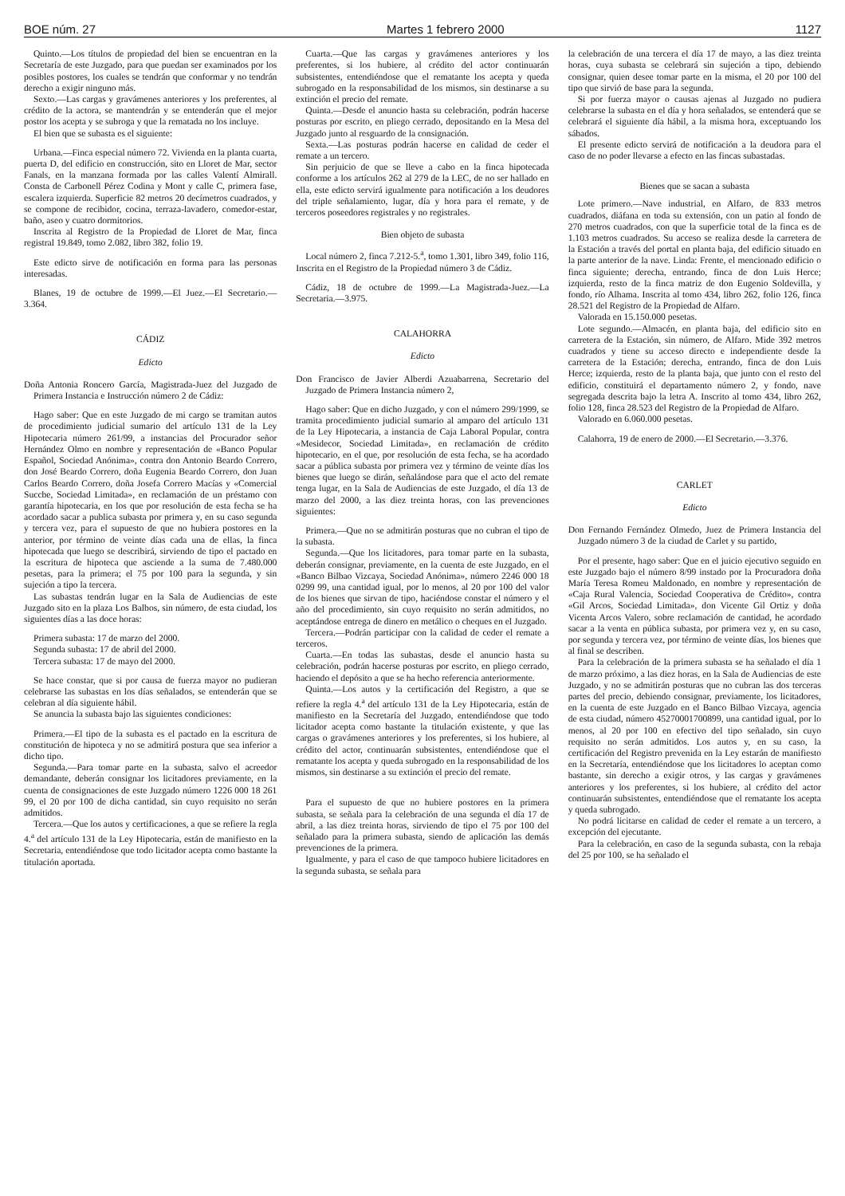BOE núm. 27 Martes 1 febrero 2000 1127
Quinto.—Los títulos de propiedad del bien se encuentran en la Secretaría de este Juzgado, para que puedan ser examinados por los posibles postores, los cuales se tendrán que conformar y no tendrán derecho a exigir ninguno más.
Sexto.—Las cargas y gravámenes anteriores y los preferentes, al crédito de la actora, se mantendrán y se entenderán que el mejor postor los acepta y se subroga y que la rematada no los incluye.
El bien que se subasta es el siguiente:
Urbana.—Finca especial número 72. Vivienda en la planta cuarta, puerta D, del edificio en construcción, sito en Lloret de Mar, sector Fanals, en la manzana formada por las calles Valentí Almirall. Consta de Carbonell Pérez Codina y Mont y calle C, primera fase, escalera izquierda. Superficie 82 metros 20 decímetros cuadrados, y se compone de recibidor, cocina, terraza-lavadero, comedor-estar, baño, aseo y cuatro dormitorios.
Inscrita al Registro de la Propiedad de Lloret de Mar, finca registral 19.849, tomo 2.082, libro 382, folio 19.
Este edicto sirve de notificación en forma para las personas interesadas.
Blanes, 19 de octubre de 1999.—El Juez.—El Secretario.—3.364.
CÁDIZ
Edicto
Doña Antonia Roncero García, Magistrada-Juez del Juzgado de Primera Instancia e Instrucción número 2 de Cádiz:
Hago saber: Que en este Juzgado de mi cargo se tramitan autos de procedimiento judicial sumario del artículo 131 de la Ley Hipotecaria número 261/99, a instancias del Procurador señor Hernández Olmo en nombre y representación de «Banco Popular Español, Sociedad Anónima», contra don Antonio Beardo Correro, don José Beardo Correro, doña Eugenia Beardo Correro, don Juan Carlos Beardo Correro, doña Josefa Correro Macías y «Comercial Succbe, Sociedad Limitada», en reclamación de un préstamo con garantía hipotecaria, en los que por resolución de esta fecha se ha acordado sacar a publica subasta por primera y, en su caso segunda y tercera vez, para el supuesto de que no hubiera postores en la anterior, por término de veinte días cada una de ellas, la finca hipotecada que luego se describirá, sirviendo de tipo el pactado en la escritura de hipoteca que asciende a la suma de 7.480.000 pesetas, para la primera; el 75 por 100 para la segunda, y sin sujeción a tipo la tercera.
Las subastas tendrán lugar en la Sala de Audiencias de este Juzgado sito en la plaza Los Balbos, sin número, de esta ciudad, los siguientes días a las doce horas:
Primera subasta: 17 de marzo del 2000.
Segunda subasta: 17 de abril del 2000.
Tercera subasta: 17 de mayo del 2000.
Se hace constar, que si por causa de fuerza mayor no pudieran celebrarse las subastas en los días señalados, se entenderán que se celebran al día siguiente hábil.
Se anuncia la subasta bajo las siguientes condiciones:
Primera.—El tipo de la subasta es el pactado en la escritura de constitución de hipoteca y no se admitirá postura que sea inferior a dicho tipo.
Segunda.—Para tomar parte en la subasta, salvo el acreedor demandante, deberán consignar los licitadores previamente, en la cuenta de consignaciones de este Juzgado número 1226 000 18 261 99, el 20 por 100 de dicha cantidad, sin cuyo requisito no serán admitidos.
Tercera.—Que los autos y certificaciones, a que se refiere la regla 4.<sup>a</sup> del artículo 131 de la Ley Hipotecaria, están de manifiesto en la Secretaria, entendiéndose que todo licitador acepta como bastante la titulación aportada.
Cuarta.—Que las cargas y gravámenes anteriores y los preferentes, si los hubiere, al crédito del actor continuarán subsistentes, entendiéndose que el rematante los acepta y queda subrogado en la responsabilidad de los mismos, sin destinarse a su extinción el precio del remate.
Quinta.—Desde el anuncio hasta su celebración, podrán hacerse posturas por escrito, en pliego cerrado, depositando en la Mesa del Juzgado junto al resguardo de la consignación.
Sexta.—Las posturas podrán hacerse en calidad de ceder el remate a un tercero.
Sin perjuicio de que se lleve a cabo en la finca hipotecada conforme a los artículos 262 al 279 de la LEC, de no ser hallado en ella, este edicto servirá igualmente para notificación a los deudores del triple señalamiento, lugar, día y hora para el remate, y de terceros poseedores registrales y no registrales.
Bien objeto de subasta
Local número 2, finca 7.212-5.<sup>a</sup>, tomo 1.301, libro 349, folio 116, Inscrita en el Registro de la Propiedad número 3 de Cádiz.
Cádiz, 18 de octubre de 1999.—La Magistrada-Juez.—La Secretaria.—3.975.
CALAHORRA
Edicto
Don Francisco de Javier Alberdi Azuabarrena, Secretario del Juzgado de Primera Instancia número 2,
Hago saber: Que en dicho Juzgado, y con el número 299/1999, se tramita procedimiento judicial sumario al amparo del artículo 131 de la Ley Hipotecaria, a instancia de Caja Laboral Popular, contra «Mesidecor, Sociedad Limitada», en reclamación de crédito hipotecario, en el que, por resolución de esta fecha, se ha acordado sacar a pública subasta por primera vez y término de veinte días los bienes que luego se dirán, señalándose para que el acto del remate tenga lugar, en la Sala de Audiencias de este Juzgado, el día 13 de marzo del 2000, a las diez treinta horas, con las prevenciones siguientes:
Primera.—Que no se admitirán posturas que no cubran el tipo de la subasta.
Segunda.—Que los licitadores, para tomar parte en la subasta, deberán consignar, previamente, en la cuenta de este Juzgado, en el «Banco Bilbao Vizcaya, Sociedad Anónima», número 2246 000 18 0299 99, una cantidad igual, por lo menos, al 20 por 100 del valor de los bienes que sirvan de tipo, haciéndose constar el número y el año del procedimiento, sin cuyo requisito no serán admitidos, no aceptándose entrega de dinero en metálico o cheques en el Juzgado.
Tercera.—Podrán participar con la calidad de ceder el remate a terceros.
Cuarta.—En todas las subastas, desde el anuncio hasta su celebración, podrán hacerse posturas por escrito, en pliego cerrado, haciendo el depósito a que se ha hecho referencia anteriormente.
Quinta.—Los autos y la certificación del Registro, a que se refiere la regla 4.<sup>a</sup> del artículo 131 de la Ley Hipotecaria, están de manifiesto en la Secretaría del Juzgado, entendiéndose que todo licitador acepta como bastante la titulación existente, y que las cargas o gravámenes anteriores y los preferentes, si los hubiere, al crédito del actor, continuarán subsistentes, entendiéndose que el rematante los acepta y queda subrogado en la responsabilidad de los mismos, sin destinarse a su extinción el precio del remate.
Para el supuesto de que no hubiere postores en la primera subasta, se señala para la celebración de una segunda el día 17 de abril, a las diez treinta horas, sirviendo de tipo el 75 por 100 del señalado para la primera subasta, siendo de aplicación las demás prevenciones de la primera.
Igualmente, y para el caso de que tampoco hubiere licitadores en la segunda subasta, se señala para
la celebración de una tercera el día 17 de mayo, a las diez treinta horas, cuya subasta se celebrará sin sujeción a tipo, debiendo consignar, quien desee tomar parte en la misma, el 20 por 100 del tipo que sirvió de base para la segunda.
Si por fuerza mayor o causas ajenas al Juzgado no pudiera celebrarse la subasta en el día y hora señalados, se entenderá que se celebrará el siguiente día hábil, a la misma hora, exceptuando los sábados.
El presente edicto servirá de notificación a la deudora para el caso de no poder llevarse a efecto en las fincas subastadas.
Bienes que se sacan a subasta
Lote primero.—Nave industrial, en Alfaro, de 833 metros cuadrados, diáfana en toda su extensión, con un patio al fondo de 270 metros cuadrados, con que la superficie total de la finca es de 1.103 metros cuadrados. Su acceso se realiza desde la carretera de la Estación a través del portal en planta baja, del edificio situado en la parte anterior de la nave. Linda: Frente, el mencionado edificio o finca siguiente; derecha, entrando, finca de don Luis Herce; izquierda, resto de la finca matriz de don Eugenio Soldevilla, y fondo, río Alhama. Inscrita al tomo 434, libro 262, folio 126, finca 28.521 del Registro de la Propiedad de Alfaro.
Valorada en 15.150.000 pesetas.
Lote segundo.—Almacén, en planta baja, del edificio sito en carretera de la Estación, sin número, de Alfaro. Mide 392 metros cuadrados y tiene su acceso directo e independiente desde la carretera de la Estación; derecha, entrando, finca de don Luis Herce; izquierda, resto de la planta baja, que junto con el resto del edificio, constituirá el departamento número 2, y fondo, nave segregada descrita bajo la letra A. Inscrito al tomo 434, libro 262, folio 128, finca 28.523 del Registro de la Propiedad de Alfaro.
Valorado en 6.060.000 pesetas.
Calahorra, 19 de enero de 2000.—El Secretario.—3.376.
CARLET
Edicto
Don Fernando Fernández Olmedo, Juez de Primera Instancia del Juzgado número 3 de la ciudad de Carlet y su partido,
Por el presente, hago saber: Que en el juicio ejecutivo seguido en este Juzgado bajo el número 8/99 instado por la Procuradora doña María Teresa Romeu Maldonado, en nombre y representación de «Caja Rural Valencia, Sociedad Cooperativa de Crédito», contra «Gil Arcos, Sociedad Limitada», don Vicente Gil Ortiz y doña Vicenta Arcos Valero, sobre reclamación de cantidad, he acordado sacar a la venta en pública subasta, por primera vez y, en su caso, por segunda y tercera vez, por término de veinte días, los bienes que al final se describen.
Para la celebración de la primera subasta se ha señalado el día 1 de marzo próximo, a las diez horas, en la Sala de Audiencias de este Juzgado, y no se admitirán posturas que no cubran las dos terceras partes del precio, debiendo consignar, previamente, los licitadores, en la cuenta de este Juzgado en el Banco Bilbao Vizcaya, agencia de esta ciudad, número 45270001700899, una cantidad igual, por lo menos, al 20 por 100 en efectivo del tipo señalado, sin cuyo requisito no serán admitidos. Los autos y, en su caso, la certificación del Registro prevenida en la Ley estarán de manifiesto en la Secretaría, entendiéndose que los licitadores lo aceptan como bastante, sin derecho a exigir otros, y las cargas y gravámenes anteriores y los preferentes, si los hubiere, al crédito del actor continuarán subsistentes, entendiéndose que el rematante los acepta y queda subrogado.
No podrá licitarse en calidad de ceder el remate a un tercero, a excepción del ejecutante.
Para la celebración, en caso de la segunda subasta, con la rebaja del 25 por 100, se ha señalado el